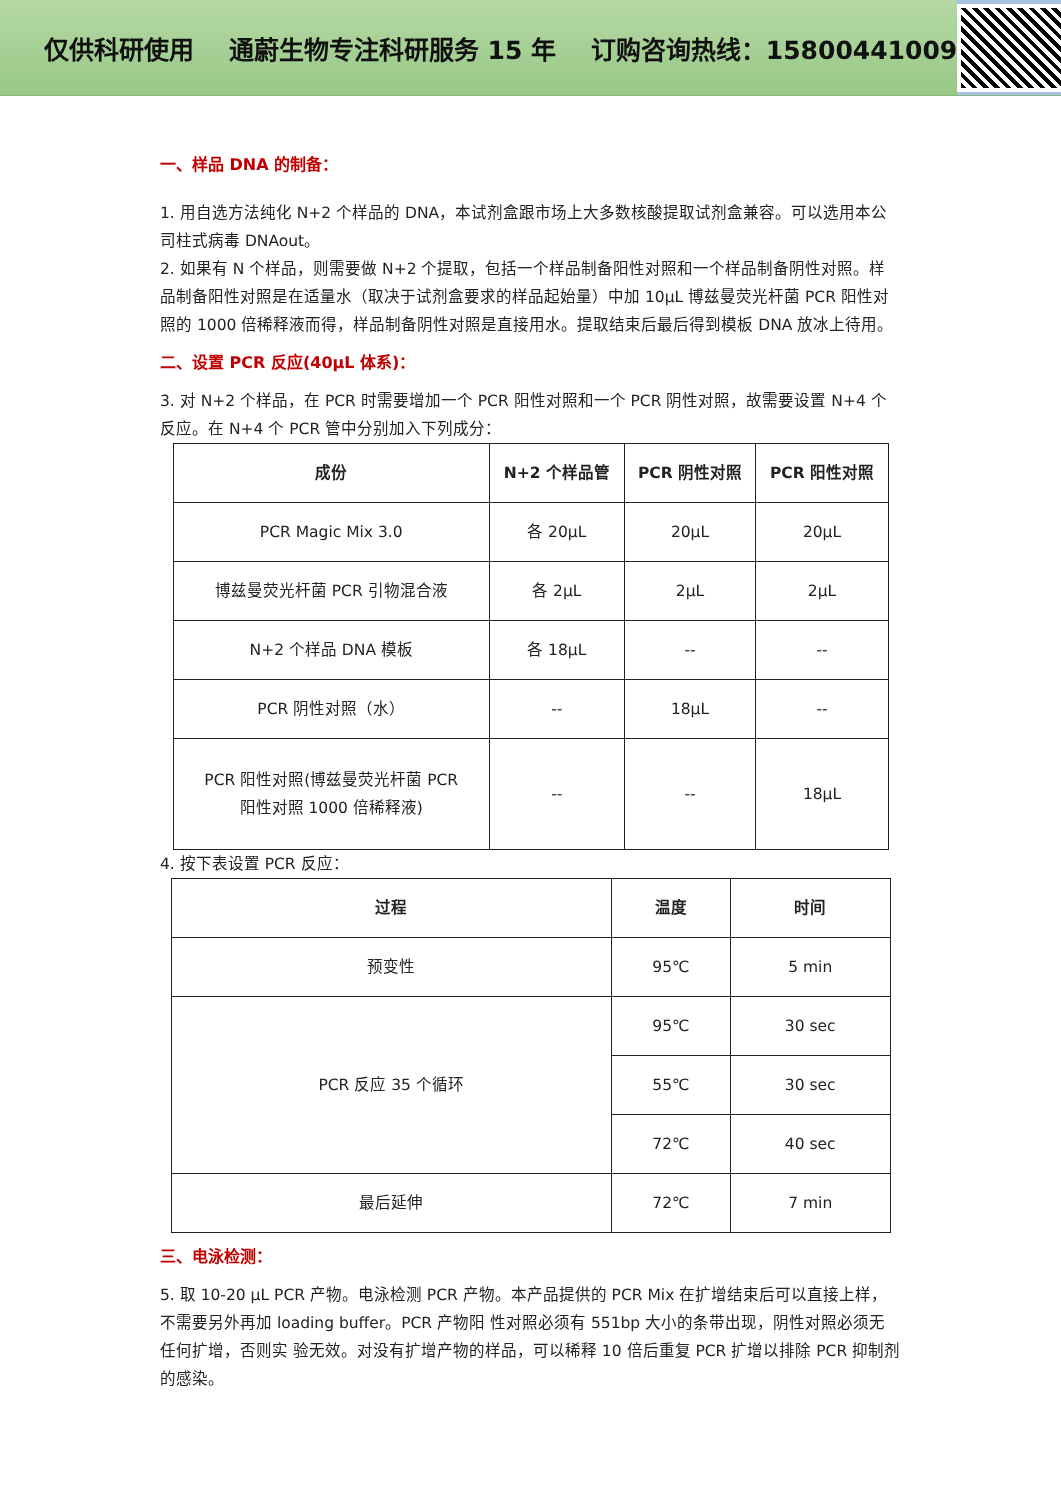仅供科研使用 通蔚生物专注科研服务 15 年 订购咨询热线：15800441009
一、样品 DNA 的制备：
1. 用自选方法纯化 N+2 个样品的 DNA，本试剂盒跟市场上大多数核酸提取试剂盒兼容。可以选用本公司柱式病毒 DNAout。
2. 如果有 N 个样品，则需要做 N+2 个提取，包括一个样品制备阳性对照和一个样品制备阴性对照。样品制备阳性对照是在适量水（取决于试剂盒要求的样品起始量）中加 10μL 博兹曼荧光杆菌 PCR 阳性对照的 1000 倍稀释液而得，样品制备阴性对照是直接用水。提取结束后最后得到模板 DNA 放冰上待用。
二、设置 PCR 反应(40μL 体系)：
3. 对 N+2 个样品，在 PCR 时需要增加一个 PCR 阳性对照和一个 PCR 阴性对照，故需要设置 N+4 个反应。在 N+4 个 PCR 管中分别加入下列成分：
| 成份 | N+2 个样品管 | PCR 阴性对照 | PCR 阳性对照 |
| --- | --- | --- | --- |
| PCR Magic Mix 3.0 | 各 20μL | 20μL | 20μL |
| 博兹曼荧光杆菌 PCR 引物混合液 | 各 2μL | 2μL | 2μL |
| N+2 个样品 DNA 模板 | 各 18μL | -- | -- |
| PCR 阴性对照（水） | -- | 18μL | -- |
| PCR 阳性对照(博兹曼荧光杆菌 PCR 阳性对照 1000 倍稀释液) | -- | -- | 18μL |
4. 按下表设置 PCR 反应：
| 过程 | 温度 | 时间 |
| --- | --- | --- |
| 预变性 | 95℃ | 5 min |
| PCR 反应 35 个循环 | 95℃ | 30 sec |
| | 55℃ | 30 sec |
| | 72℃ | 40 sec |
| 最后延伸 | 72℃ | 7 min |
三、电泳检测：
5. 取 10-20 μL PCR 产物。电泳检测 PCR 产物。本产品提供的 PCR Mix 在扩增结束后可以直接上样，不需要另外再加 loading buffer。PCR 产物阳 性对照必须有 551bp 大小的条带出现，阴性对照必须无任何扩增，否则实 验无效。对没有扩增产物的样品，可以稀释 10 倍后重复 PCR 扩增以排除 PCR 抑制剂的感染。